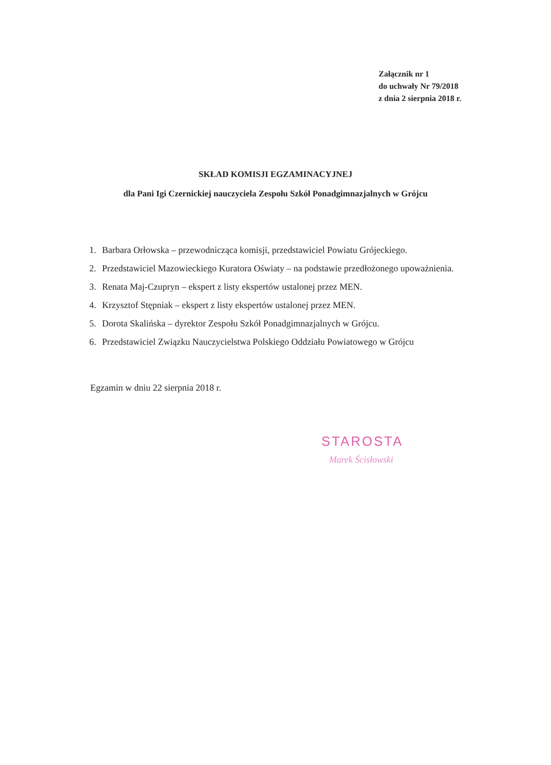Załącznik nr 1
do uchwały Nr 79/2018
z dnia 2 sierpnia 2018 r.
SKŁAD KOMISJI EGZAMINACYJNEJ
dla Pani Igi Czernickiej nauczyciela Zespołu Szkół Ponadgimnazjalnych w Grójcu
1. Barbara Orłowska – przewodnicząca komisji, przedstawiciel Powiatu Grójeckiego.
2. Przedstawiciel Mazowieckiego Kuratora Oświaty – na podstawie przedłożonego upoważnienia.
3. Renata Maj-Czupryn – ekspert z listy ekspertów ustalonej przez MEN.
4. Krzysztof Stępniak – ekspert z listy ekspertów ustalonej przez MEN.
5. Dorota Skalińska – dyrektor Zespołu Szkół Ponadgimnazjalnych w Grójcu.
6. Przedstawiciel Związku Nauczycielstwa Polskiego Oddziału Powiatowego w Grójcu
Egzamin w dniu 22 sierpnia 2018 r.
STAROSTA
Marek Ścisłowski